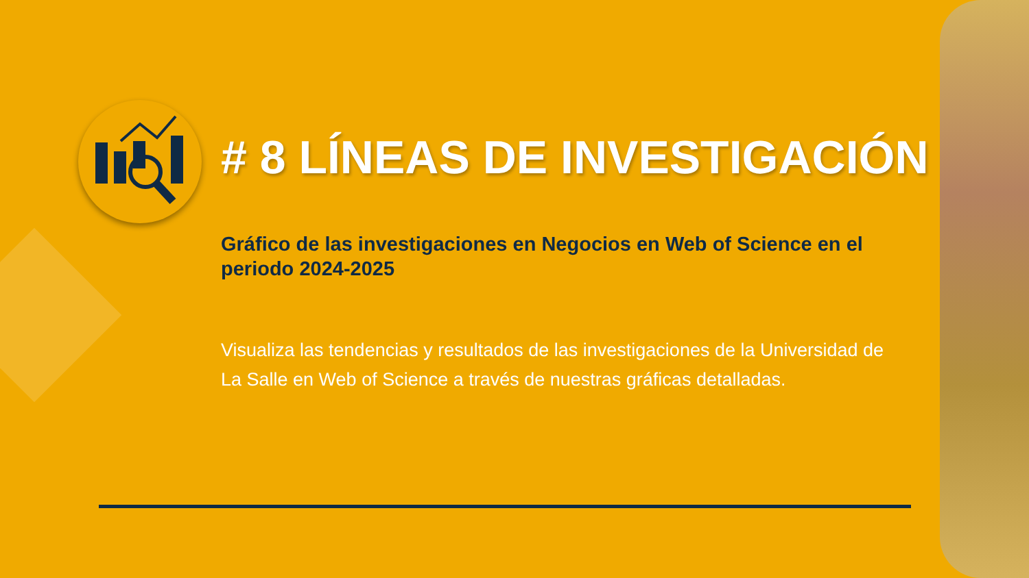# 8 LÍNEAS DE INVESTIGACIÓN
Gráfico de las investigaciones en Negocios en Web of Science en el periodo 2024-2025
Visualiza las tendencias y resultados de las investigaciones de la Universidad de La Salle en Web of Science a través de nuestras gráficas detalladas.